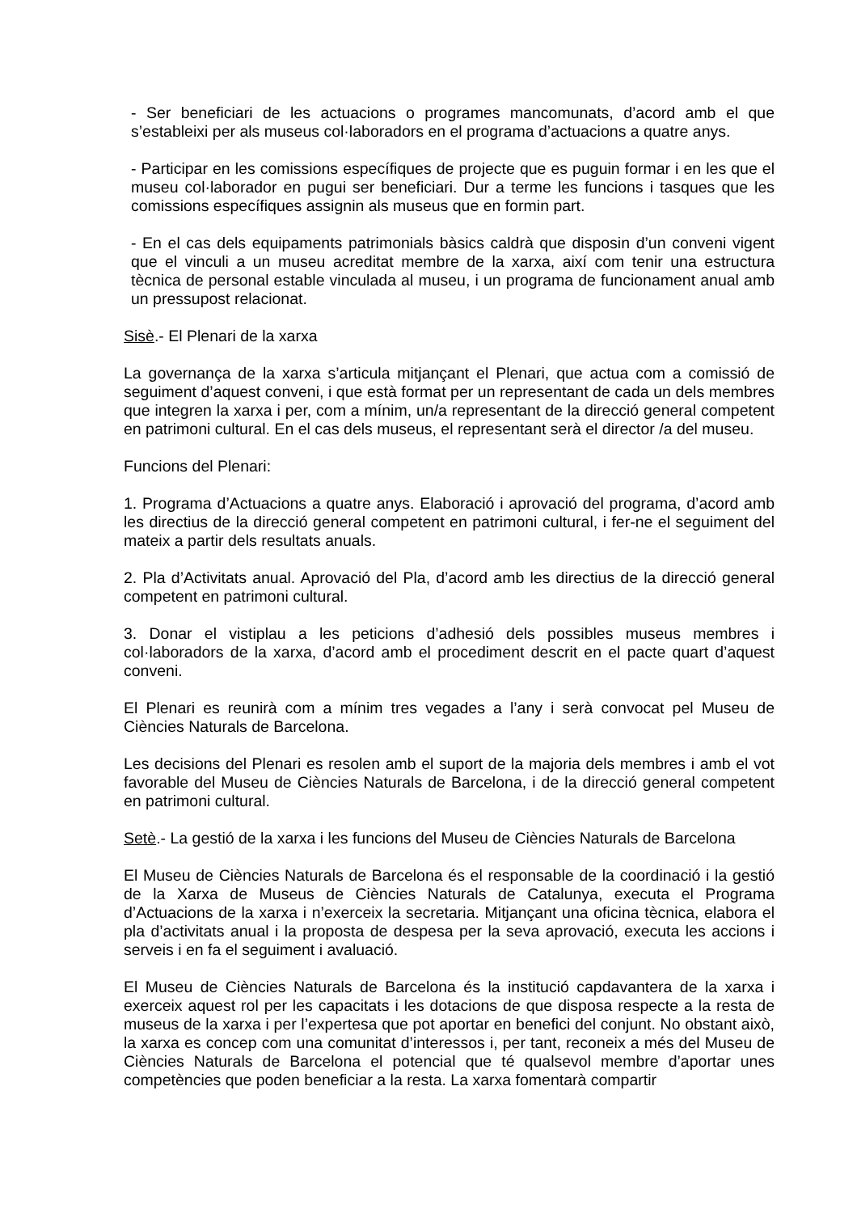- Ser beneficiari de les actuacions o programes mancomunats, d’acord amb el que s’estableixi per als museus col·laboradors en el programa d’actuacions a quatre anys.
- Participar en les comissions específiques de projecte que es puguin formar i en les que el museu col·laborador en pugui ser beneficiari. Dur a terme les funcions i tasques que les comissions específiques assignin als museus que en formin part.
- En el cas dels equipaments patrimonials bàsics caldrà que disposin d’un conveni vigent que el vinculi a un museu acreditat membre de la xarxa, així com tenir una estructura tècnica de personal estable vinculada al museu, i un programa de funcionament anual amb un pressupost relacionat.
Sisè.- El Plenari de la xarxa
La governança de la xarxa s’articula mitjançant el Plenari, que actua com a comissió de seguiment d’aquest conveni, i que està format per un representant de cada un dels membres que integren la xarxa i per, com a mínim, un/a representant de la direcció general competent en patrimoni cultural. En el cas dels museus, el representant serà el director /a del museu.
Funcions del Plenari:
1. Programa d’Actuacions a quatre anys. Elaboració i aprovació del programa, d’acord amb les directius de la direcció general competent en patrimoni cultural, i fer-ne el seguiment del mateix a partir dels resultats anuals.
2. Pla d’Activitats anual. Aprovació del Pla, d’acord amb les directius de la direcció general competent en patrimoni cultural.
3. Donar el vistiplau a les peticions d’adhesió dels possibles museus membres i col·laboradors de la xarxa, d’acord amb el procediment descrit en el pacte quart d’aquest conveni.
El Plenari es reunirà com a mínim tres vegades a l’any i serà convocat pel Museu de Ciències Naturals de Barcelona.
Les decisions del Plenari es resolen amb el suport de la majoria dels membres i amb el vot favorable del Museu de Ciències Naturals de Barcelona, i de la direcció general competent en patrimoni cultural.
Setè.- La gestió de la xarxa i les funcions del Museu de Ciències Naturals de Barcelona
El Museu de Ciències Naturals de Barcelona és el responsable de la coordinació i la gestió de la Xarxa de Museus de Ciències Naturals de Catalunya, executa el Programa d’Actuacions de la xarxa i n’exerceix la secretaria. Mitjançant una oficina tècnica, elabora el pla d’activitats anual i la proposta de despesa per la seva aprovació, executa les accions i serveis i en fa el seguiment i avaluació.
El Museu de Ciències Naturals de Barcelona és la institució capdavantera de la xarxa i exerceix aquest rol per les capacitats i les dotacions de que disposa respecte a la resta de museus de la xarxa i per l’expertesa que pot aportar en benefici del conjunt. No obstant això, la xarxa es concep com una comunitat d’interessos i, per tant, reconeix a més del Museu de Ciències Naturals de Barcelona el potencial que té qualsevol membre d’aportar unes competències que poden beneficiar a la resta. La xarxa fomentarà compartir